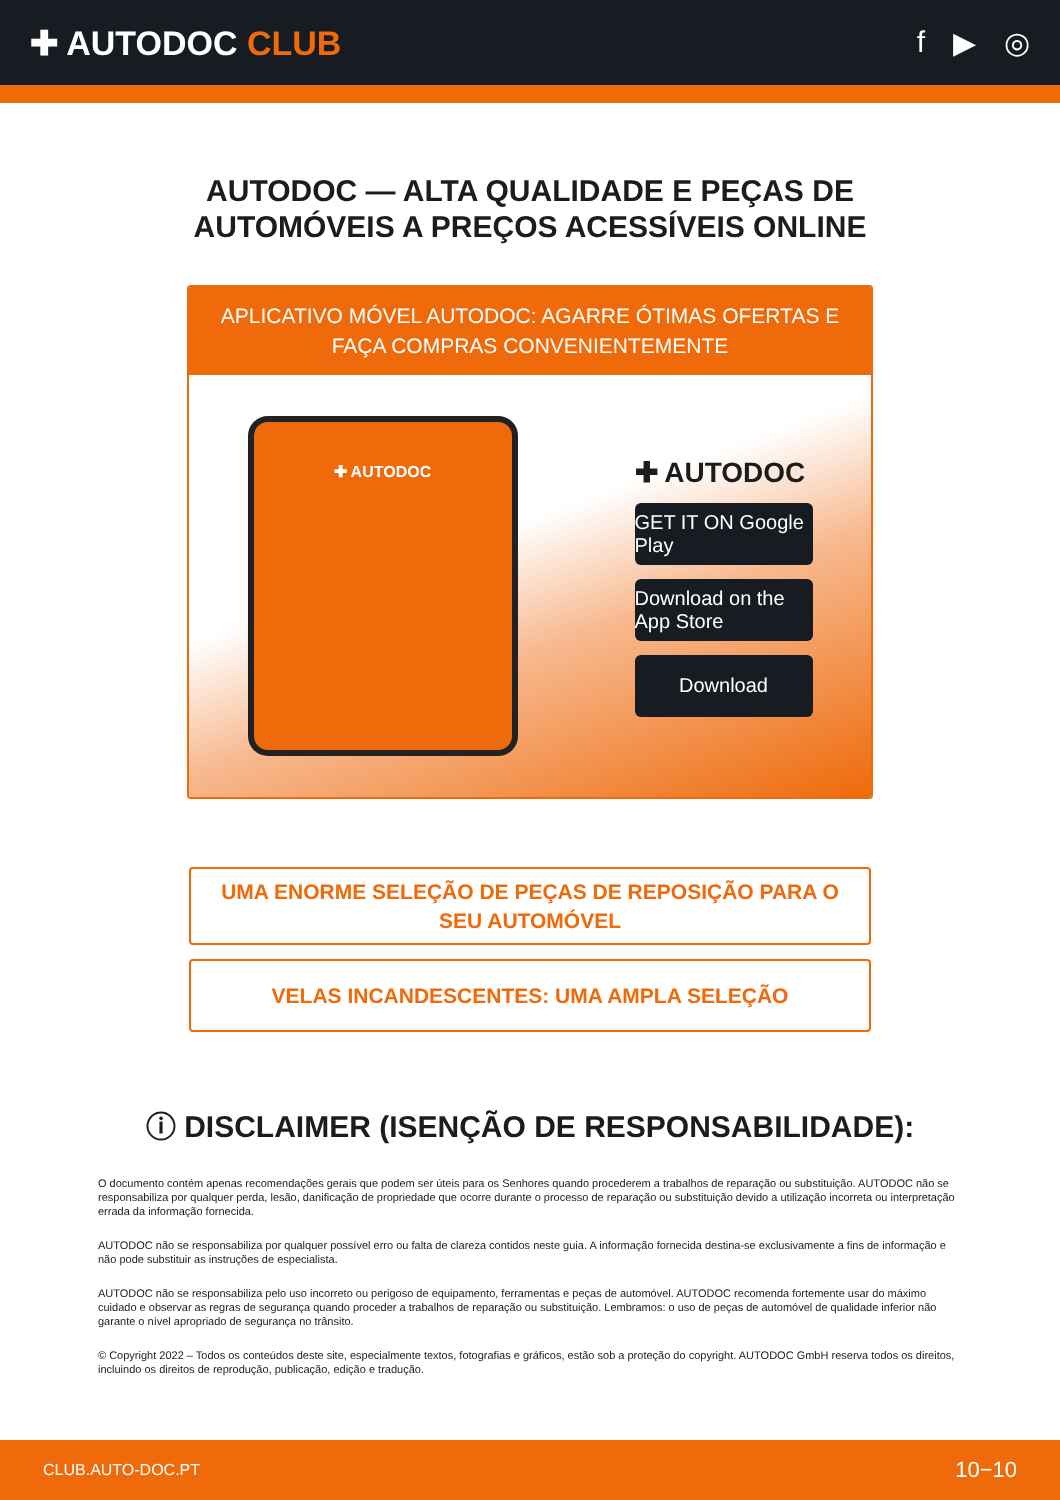✚ AUTODOC CLUB f ▶ ◎
AUTODOC — ALTA QUALIDADE E PEÇAS DE
AUTOMÓVEIS A PREÇOS ACESSÍVEIS ONLINE
APLICATIVO MÓVEL AUTODOC: AGARRE ÓTIMAS OFERTAS E FAÇA COMPRAS CONVENIENTEMENTE
✚ AUTODOC
✚ AUTODOC
GET IT ON Google Play
Download on the App Store
Download
UMA ENORME SELEÇÃO DE PEÇAS DE REPOSIÇÃO PARA O SEU AUTOMÓVEL
VELAS INCANDESCENTES: UMA AMPLA SELEÇÃO
ⓘ DISCLAIMER (ISENÇÃO DE RESPONSABILIDADE):
O documento contém apenas recomendações gerais que podem ser úteis para os Senhores quando procederem a trabalhos de reparação ou substituição. AUTODOC não se responsabiliza por qualquer perda, lesão, danificação de propriedade que ocorre durante o processo de reparação ou substituição devido a utilização incorreta ou interpretação errada da informação fornecida.
AUTODOC não se responsabiliza por qualquer possível erro ou falta de clareza contidos neste guia. A informação fornecida destina-se exclusivamente a fins de informação e não pode substituir as instruções de especialista.
AUTODOC não se responsabiliza pelo uso incorreto ou perigoso de equipamento, ferramentas e peças de automóvel. AUTODOC recomenda fortemente usar do máximo cuidado e observar as regras de segurança quando proceder a trabalhos de reparação ou substituição. Lembramos: o uso de peças de automóvel de qualidade inferior não garante o nível apropriado de segurança no trânsito.
© Copyright 2022 – Todos os conteúdos deste site, especialmente textos, fotografias e gráficos, estão sob a proteção do copyright. AUTODOC GmbH reserva todos os direitos, incluindo os direitos de reprodução, publicação, edição e tradução.
CLUB.AUTO-DOC.PT 10−10